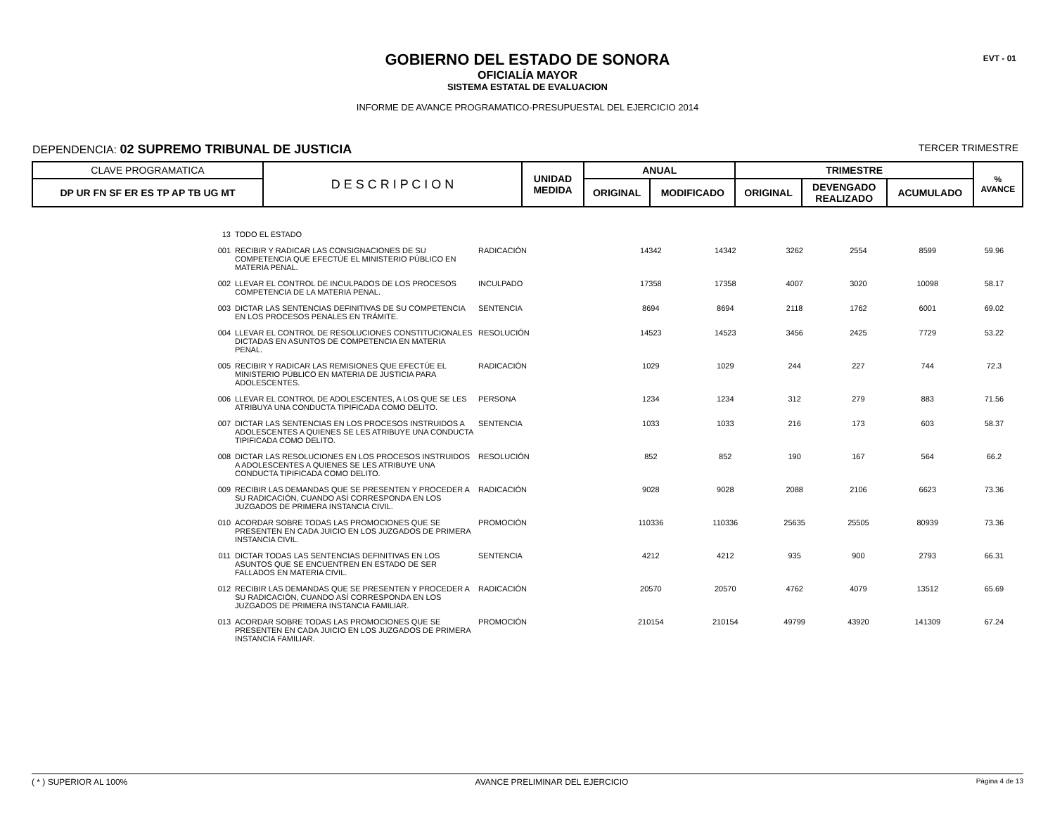EVT - 01
GOBIERNO DEL ESTADO DE SONORA
OFICIALÍA MAYOR
SISTEMA ESTATAL DE EVALUACION
INFORME DE AVANCE PROGRAMATICO-PRESUPUESTAL DEL EJERCICIO 2014
DEPENDENCIA: 02 SUPREMO TRIBUNAL DE JUSTICIA TERCER TRIMESTRE
| CLAVE PROGRAMATICA | D E S C R I P C I O N | UNIDAD MEDIDA | ANUAL | | TRIMESTRE | | | % AVANCE |
| DP UR FN SF ER ES TP AP TB UG MT | | | ORIGINAL | MODIFICADO | ORIGINAL | DEVENGADO REALIZADO | ACUMULADO | |
| 13 | TODO EL ESTADO | | | | | | | |
| 001 | RECIBIR Y RADICAR LAS CONSIGNACIONES DE SU COMPETENCIA QUE EFECTÚE EL MINISTERIO PÚBLICO EN MATERIA PENAL. | RADICACIÓN | 14342 | 14342 | 3262 | 2554 | 8599 | 59.96 |
| 002 | LLEVAR EL CONTROL DE INCULPADOS DE LOS PROCESOS COMPETENCIA DE LA MATERIA PENAL. | INCULPADO | 17358 | 17358 | 4007 | 3020 | 10098 | 58.17 |
| 003 | DICTAR LAS SENTENCIAS DEFINITIVAS DE SU COMPETENCIA EN LOS PROCESOS PENALES EN TRÁMITE. | SENTENCIA | 8694 | 8694 | 2118 | 1762 | 6001 | 69.02 |
| 004 | LLEVAR EL CONTROL DE RESOLUCIONES CONSTITUCIONALES DICTADAS EN ASUNTOS DE COMPETENCIA EN MATERIA PENAL. | RESOLUCIÓN | 14523 | 14523 | 3456 | 2425 | 7729 | 53.22 |
| 005 | RECIBIR Y RADICAR LAS REMISIONES QUE EFECTÚE EL MINISTERIO PÚBLICO EN MATERIA DE JUSTICIA PARA ADOLESCENTES. | RADICACIÓN | 1029 | 1029 | 244 | 227 | 744 | 72.3 |
| 006 | LLEVAR EL CONTROL DE ADOLESCENTES, A LOS QUE SE LES ATRIBUYA UNA CONDUCTA TIPIFICADA COMO DELITO. | PERSONA | 1234 | 1234 | 312 | 279 | 883 | 71.56 |
| 007 | DICTAR LAS SENTENCIAS EN LOS PROCESOS INSTRUIDOS A ADOLESCENTES A QUIENES SE LES ATRIBUYE UNA CONDUCTA TIPIFICADA COMO DELITO. | SENTENCIA | 1033 | 1033 | 216 | 173 | 603 | 58.37 |
| 008 | DICTAR LAS RESOLUCIONES EN LOS PROCESOS INSTRUIDOS A ADOLESCENTES A QUIENES SE LES ATRIBUYE UNA CONDUCTA TIPIFICADA COMO DELITO. | RESOLUCIÓN | 852 | 852 | 190 | 167 | 564 | 66.2 |
| 009 | RECIBIR LAS DEMANDAS QUE SE PRESENTEN Y PROCEDER A SU RADICACIÓN, CUANDO ASÍ CORRESPONDA EN LOS JUZGADOS DE PRIMERA INSTANCIA CIVIL. | RADICACIÓN | 9028 | 9028 | 2088 | 2106 | 6623 | 73.36 |
| 010 | ACORDAR SOBRE TODAS LAS PROMOCIONES QUE SE PRESENTEN EN CADA JUICIO EN LOS JUZGADOS DE PRIMERA INSTANCIA CIVIL. | PROMOCIÓN | 110336 | 110336 | 25635 | 25505 | 80939 | 73.36 |
| 011 | DICTAR TODAS LAS SENTENCIAS DEFINITIVAS EN LOS ASUNTOS QUE SE ENCUENTREN EN ESTADO DE SER FALLADOS EN MATERIA CIVIL. | SENTENCIA | 4212 | 4212 | 935 | 900 | 2793 | 66.31 |
| 012 | RECIBIR LAS DEMANDAS QUE SE PRESENTEN Y PROCEDER A SU RADICACIÓN, CUANDO ASÍ CORRESPONDA EN LOS JUZGADOS DE PRIMERA INSTANCIA FAMILIAR. | RADICACIÓN | 20570 | 20570 | 4762 | 4079 | 13512 | 65.69 |
| 013 | ACORDAR SOBRE TODAS LAS PROMOCIONES QUE SE PRESENTEN EN CADA JUICIO EN LOS JUZGADOS DE PRIMERA INSTANCIA FAMILIAR. | PROMOCIÓN | 210154 | 210154 | 49799 | 43920 | 141309 | 67.24 |
( * ) SUPERIOR AL 100% AVANCE PRELIMINAR DEL EJERCICIO Página 4 de 13